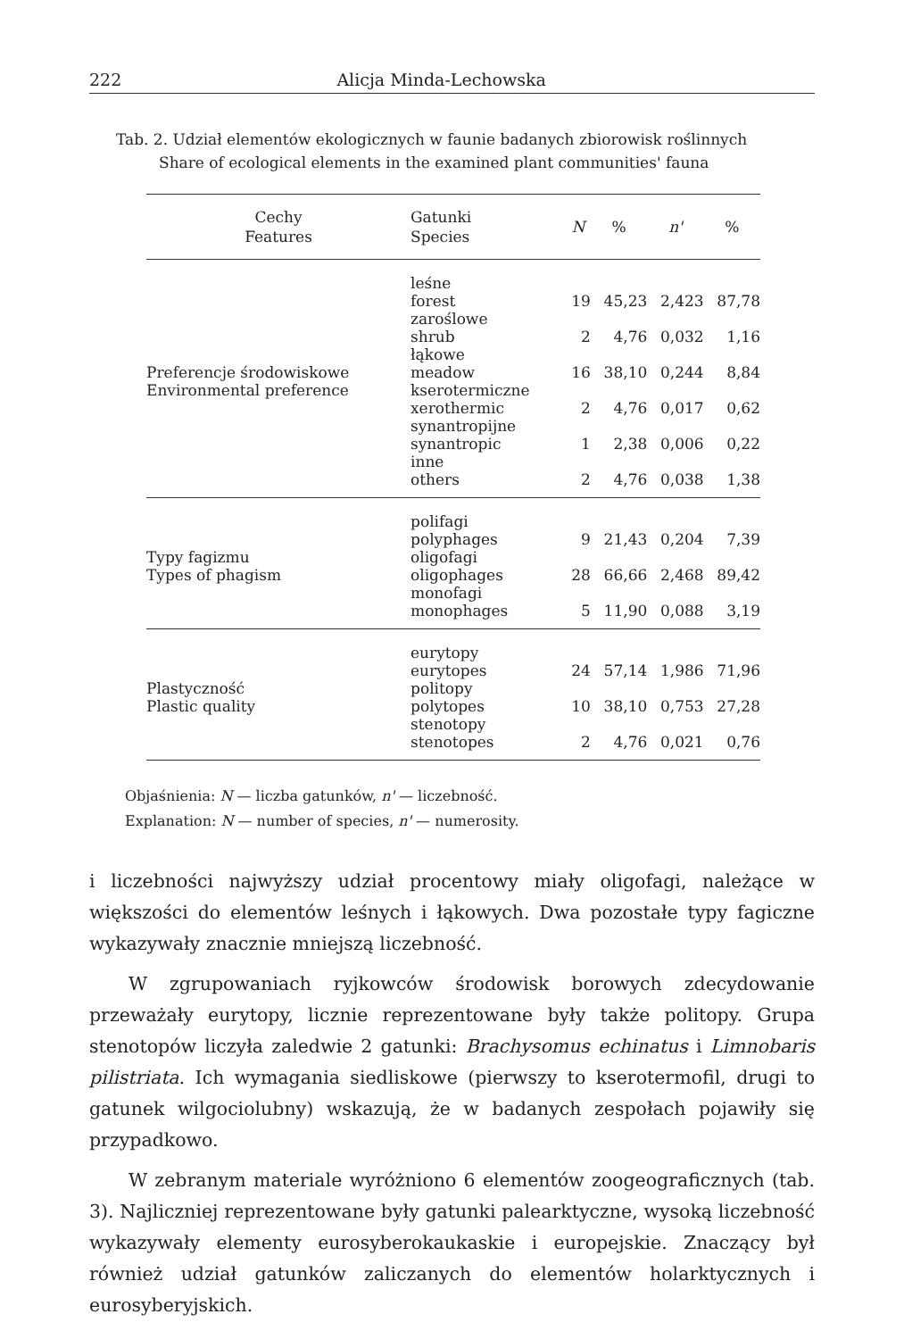222 Alicja Minda-Lechowska
Tab. 2. Udział elementów ekologicznych w faunie badanych zbiorowisk roślinnych
Share of ecological elements in the examined plant communities' fauna
| Cechy Features | Gatunki Species | N | % | n' | % |
| --- | --- | --- | --- | --- | --- |
| Preferencje środowiskowe Environmental preference | leśne forest zaroślowe shrub łąkowe meadow kserotermiczne xerothermic synantropijne synantropic inne others | 19 2 16 2 1 2 | 45,23 4,76 38,10 4,76 2,38 4,76 | 2,423 0,032 0,244 0,017 0,006 0,038 | 87,78 1,16 8,84 0,62 0,22 1,38 |
| Typy fagizmu Types of phagism | polifagi polyphages oligofagi oligophages monofagi monophages | 9 28 5 | 21,43 66,66 11,90 | 0,204 2,468 0,088 | 7,39 89,42 3,19 |
| Plastyczność Plastic quality | eurytopy eurytopes politopy polytopes stenotopy stenotopes | 24 10 2 | 57,14 38,10 4,76 | 1,986 0,753 0,021 | 71,96 27,28 0,76 |
Objaśnienia: N — liczba gatunków, n' — liczebność.
Explanation: N — number of species, n' — numerosity.
i liczebności najwyższy udział procentowy miały oligofagi, należące w większości do elementów leśnych i łąkowych. Dwa pozostałe typy fagiczne wykazywały znacznie mniejszą liczebność.
W zgrupowaniach ryjkowców środowisk borowych zdecydowanie przeważały eurytopy, licznie reprezentowane były także politopy. Grupa stenotopów liczyła zaledwie 2 gatunki: Brachysomus echinatus i Limnobaris pilistriata. Ich wymagania siedliskowe (pierwszy to kserotermofil, drugi to gatunek wilgociolubny) wskazują, że w badanych zespołach pojawiły się przypadkowo.
W zebranym materiale wyróżniono 6 elementów zoogeograficznych (tab. 3). Najliczniej reprezentowane były gatunki palearktyczne, wysoką liczebność wykazywały elementy eurosyberokaukaskie i europejskie. Znaczący był również udział gatunków zaliczanych do elementów holarktycznych i eurosyberyjskich.